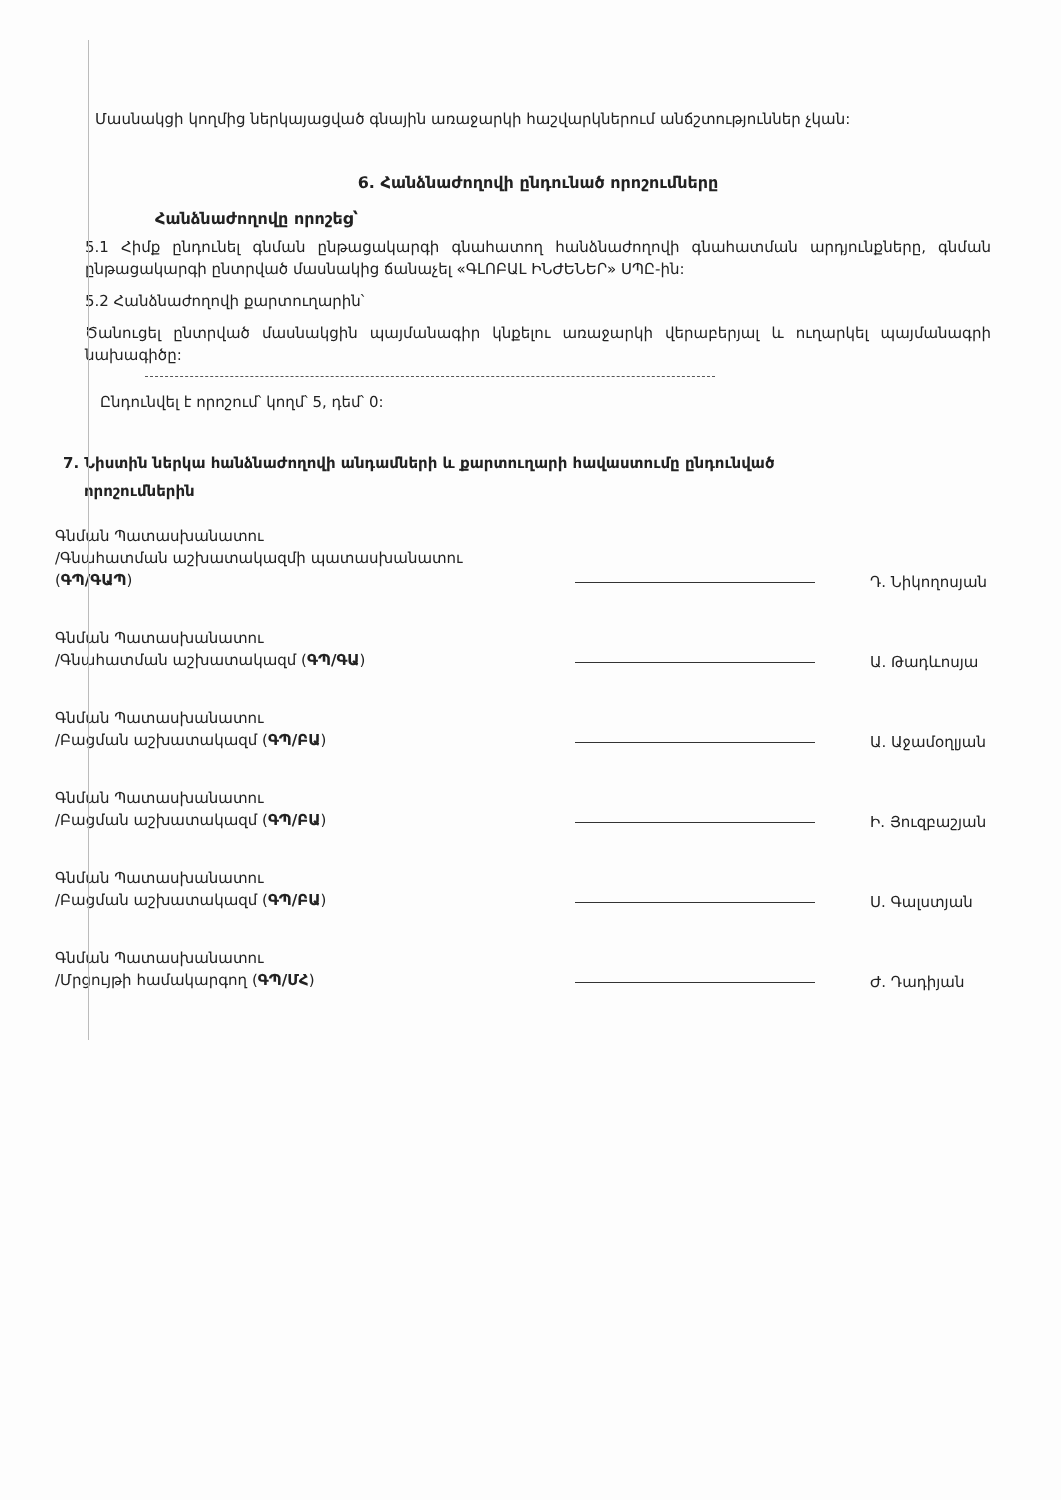Մասնակցի կողմից ներկայացված գնային առաջարկի հաշվարկներում անճշտություններ չկան:
6. Հանձնաժողովի ընդունած որոշումները
Հանձնաժողովը որոշեց՝
5.1 Հիմք ընդունել գնման ընթացակարգի գնահատող հանձնաժողովի գնահատման արդյունքները, գնման ընթացակարգի ընտրված մասնակից ճանաչել «ԳԼՈԲԱԼ ԻՆԺԵՆԵՐ» ՍՊԸ-ին:
5.2 Հանձնաժողովի քարտուղարին՝
Ծանուցել ընտրված մասնակցին պայմանագիր կնքելու առաջարկի վերաբերյալ և ուղարկել պայմանագրի նախագիծը:
Ընդունվել է որոշում՝ կողմ՝ 5, դեմ՝ 0:
7. Նիստին ներկա հանձնաժողովի անդամների և քարտուղարի հավաստումը ընդունված
որոշումներին
Գնման Պատասխանատու
/Գնահատման աշխատակազմի պատասխանատու (ԳՊ/ԳԱՊ)
Դ. Նիկողոսյան
Գնման Պատասխանատու
/Գնահատման աշխատակազմ (ԳՊ/ԳԱ)
Ա. Թադևոսյա
Գնման Պատասխանատու
/Բացման աշխատակազմ (ԳՊ/ԲԱ)
Ա. Աջամօղլյան
Գնման Պատասխանատու
/Բացման աշխատակազմ (ԳՊ/ԲԱ)
Ի. Յուզբաշյան
Գնման Պատասխանատու
/Բացման աշխատակազմ (ԳՊ/ԲԱ)
Ս. Գալստյան
Գնման Պատասխանատու
/Մրցույթի համակարգող (ԳՊ/ՄՀ)
Ժ. Դադիյան